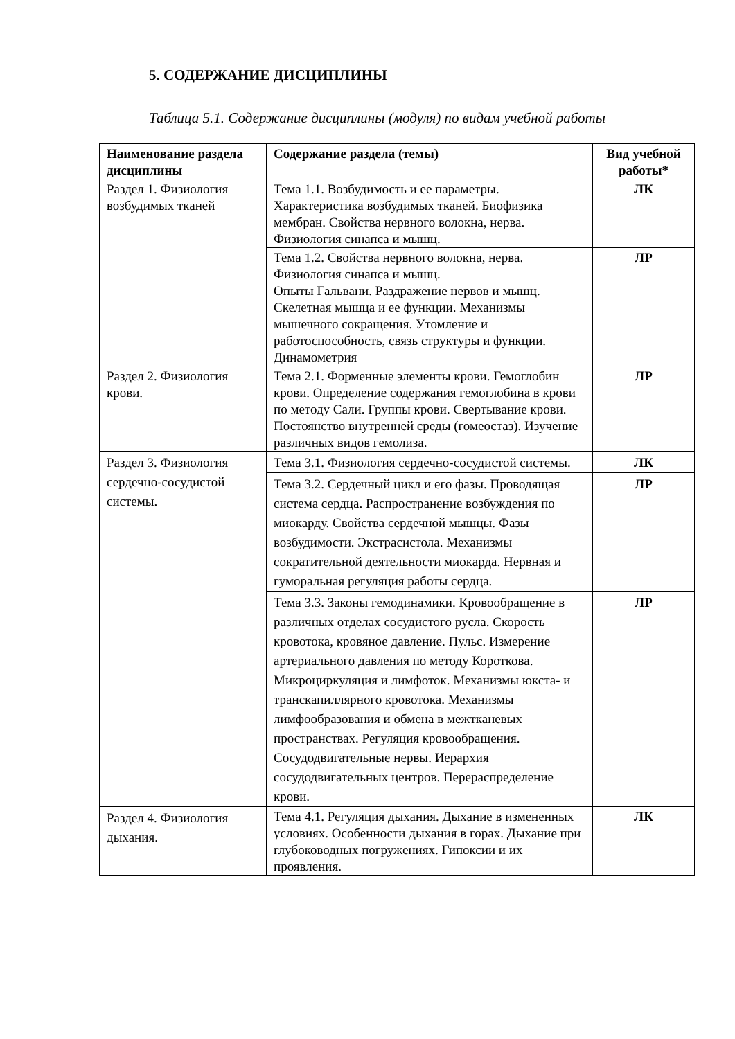5. СОДЕРЖАНИЕ ДИСЦИПЛИНЫ
Таблица 5.1. Содержание дисциплины (модуля) по видам учебной работы
| Наименование раздела дисциплины | Содержание раздела (темы) | Вид учебной работы* |
| --- | --- | --- |
| Раздел 1. Физиология возбудимых тканей | Тема 1.1. Возбудимость и ее параметры. Характеристика возбудимых тканей. Биофизика мембран. Свойства нервного волокна, нерва. Физиология синапса и мышц. | ЛК |
| | Тема 1.2. Свойства нервного волокна, нерва. Физиология синапса и мышц. Опыты Гальвани. Раздражение нервов и мышц. Скелетная мышца и ее функции. Механизмы мышечного сокращения. Утомление и работоспособность, связь структуры и функции. Динамометрия | ЛР |
| Раздел 2. Физиология крови. | Тема 2.1. Форменные элементы крови. Гемоглобин крови. Определение содержания гемоглобина в крови по методу Сали. Группы крови. Свертывание крови. Постоянство внутренней среды (гомеостаз). Изучение различных видов гемолиза. | ЛР |
| Раздел 3. Физиология сердечно-сосудистой системы. | Тема 3.1. Физиология сердечно-сосудистой системы. | ЛК |
| | Тема 3.2. Сердечный цикл и его фазы. Проводящая система сердца. Распространение возбуждения по миокарду. Свойства сердечной мышцы. Фазы возбудимости. Экстрасистола. Механизмы сократительной деятельности миокарда. Нервная и гуморальная регуляция работы сердца. | ЛР |
| | Тема 3.3. Законы гемодинамики. Кровообращение в различных отделах сосудистого русла. Скорость кровотока, кровяное давление. Пульс. Измерение артериального давления по методу Короткова. Микроциркуляция и лимфоток. Механизмы юкста- и транскапиллярного кровотока. Механизмы лимфообразования и обмена в межтканевых пространствах. Регуляция кровообращения. Сосудодвигательные нервы. Иерархия сосудодвигательных центров. Перераспределение крови. | ЛР |
| Раздел 4. Физиология дыхания. | Тема 4.1. Регуляция дыхания. Дыхание в измененных условиях. Особенности дыхания в горах. Дыхание при глубоководных погружениях. Гипоксии и их проявления. | ЛК |